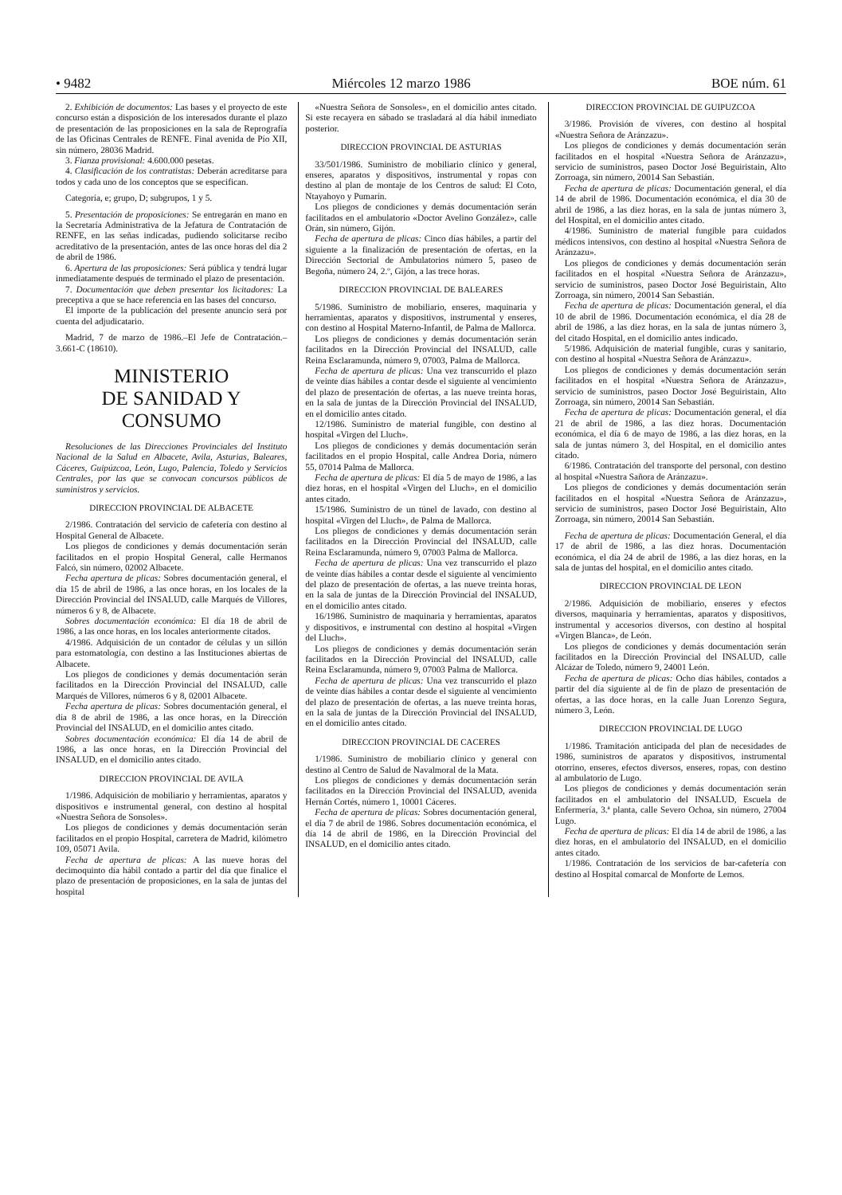• 9482 Miércoles 12 marzo 1986 BOE núm. 61
2. Exhibición de documentos: Las bases y el proyecto de este concurso están a disposición de los interesados durante el plazo de presentación de las proposiciones en la sala de Reprografía de las Oficinas Centrales de RENFE. Final avenida de Pío XII, sin número, 28036 Madrid.
3. Fianza provisional: 4.600.000 pesetas.
4. Clasificación de los contratistas: Deberán acreditarse para todos y cada uno de los conceptos que se especifican.
Categoría, e; grupo, D; subgrupos, 1 y 5.
5. Presentación de proposiciones: Se entregarán en mano en la Secretaría Administrativa de la Jefatura de Contratación de RENFE, en las señas indicadas, pudiendo solicitarse recibo acreditativo de la presentación, antes de las once horas del día 2 de abril de 1986.
6. Apertura de las proposiciones: Será pública y tendrá lugar inmediatamente después de terminado el plazo de presentación.
7. Documentación que deben presentar los licitadores: La preceptiva a que se hace referencia en las bases del concurso.
El importe de la publicación del presente anuncio será por cuenta del adjudicatario.
Madrid, 7 de marzo de 1986.–El Jefe de Contratación.–3.661-C (18610).
MINISTERIO
DE SANIDAD Y CONSUMO
Resoluciones de las Direcciones Provinciales del Instituto Nacional de la Salud en Albacete, Avila, Asturias, Baleares, Cáceres, Guipúzcoa, León, Lugo, Palencia, Toledo y Servicios Centrales, por las que se convocan concursos públicos de suministros y servicios.
DIRECCION PROVINCIAL DE ALBACETE
2/1986. Contratación del servicio de cafetería con destino al Hospital General de Albacete.
Los pliegos de condiciones y demás documentación serán facilitados en el propio Hospital General, calle Hermanos Falcó, sin número, 02002 Albacete.
Fecha apertura de plicas: Sobres documentación general, el día 15 de abril de 1986, a las once horas, en los locales de la Dirección Provincial del INSALUD, calle Marqués de Villores, números 6 y 8, de Albacete.
Sobres documentación económica: El día 18 de abril de 1986, a las once horas, en los locales anteriormente citados.
4/1986. Adquisición de un contador de células y un sillón para estomatología, con destino a las Instituciones abiertas de Albacete.
Los pliegos de condiciones y demás documentación serán facilitados en la Dirección Provincial del INSALUD, calle Marqués de Villores, números 6 y 8, 02001 Albacete.
Fecha apertura de plicas: Sobres documentación general, el día 8 de abril de 1986, a las once horas, en la Dirección Provincial del INSALUD, en el domicilio antes citado.
Sobres documentación económica: El día 14 de abril de 1986, a las once horas, en la Dirección Provincial del INSALUD, en el domicilio antes citado.
DIRECCION PROVINCIAL DE AVILA
1/1986. Adquisición de mobiliario y herramientas, aparatos y dispositivos e instrumental general, con destino al hospital «Nuestra Señora de Sonsoles».
Los pliegos de condiciones y demás documentación serán facilitados en el propio Hospital, carretera de Madrid, kilómetro 109, 05071 Avila.
Fecha de apertura de plicas: A las nueve horas del decimoquinto día hábil contado a partir del día que finalice el plazo de presentación de proposiciones, en la sala de juntas del hospital
«Nuestra Señora de Sonsoles», en el domicilio antes citado. Si este recayera en sábado se trasladará al día hábil inmediato posterior.
DIRECCION PROVINCIAL DE ASTURIAS
33/501/1986. Suministro de mobiliario clínico y general, enseres, aparatos y dispositivos, instrumental y ropas con destino al plan de montaje de los Centros de salud: El Coto, Ntayahoyo y Pumarín.
Los pliegos de condiciones y demás documentación serán facilitados en el ambulatorio «Doctor Avelino González», calle Orán, sin número, Gijón.
Fecha de apertura de plicas: Cinco días hábiles, a partir del siguiente a la finalización de presentación de ofertas, en la Dirección Sectorial de Ambulatorios número 5, paseo de Begoña, número 24, 2.º, Gijón, a las trece horas.
DIRECCION PROVINCIAL DE BALEARES
5/1986. Suministro de mobiliario, enseres, maquinaria y herramientas, aparatos y dispositivos, instrumental y enseres, con destino al Hospital Materno-Infantil, de Palma de Mallorca.
Los pliegos de condiciones y demás documentación serán facilitados en la Dirección Provincial del INSALUD, calle Reina Esclaramunda, número 9, 07003, Palma de Mallorca.
Fecha de apertura de plicas: Una vez transcurrido el plazo de veinte días hábiles a contar desde el siguiente al vencimiento del plazo de presentación de ofertas, a las nueve treinta horas, en la sala de juntas de la Dirección Provincial del INSALUD, en el domicilio antes citado.
12/1986. Suministro de material fungible, con destino al hospital «Virgen del Lluch».
Los pliegos de condiciones y demás documentación serán facilitados en el propio Hospital, calle Andrea Doria, número 55, 07014 Palma de Mallorca.
Fecha de apertura de plicas: El día 5 de mayo de 1986, a las diez horas, en el hospital «Virgen del Lluch», en el domicilio antes citado.
15/1986. Suministro de un túnel de lavado, con destino al hospital «Virgen del Lluch», de Palma de Mallorca.
Los pliegos de condiciones y demás documentación serán facilitados en la Dirección Provincial del INSALUD, calle Reina Esclaramunda, número 9, 07003 Palma de Mallorca.
Fecha de apertura de plicas: Una vez transcurrido el plazo de veinte días hábiles a contar desde el siguiente al vencimiento del plazo de presentación de ofertas, a las nueve treinta horas, en la sala de juntas de la Dirección Provincial del INSALUD, en el domicilio antes citado.
16/1986. Suministro de maquinaria y herramientas, aparatos y dispositivos, e instrumental con destino al hospital «Virgen del Lluch».
Los pliegos de condiciones y demás documentación serán facilitados en la Dirección Provincial del INSALUD, calle Reina Esclaramunda, número 9, 07003 Palma de Mallorca.
Fecha de apertura de plicas: Una vez transcurrido el plazo de veinte días hábiles a contar desde el siguiente al vencimiento del plazo de presentación de ofertas, a las nueve treinta horas, en la sala de juntas de la Dirección Provincial del INSALUD, en el domicilio antes citado.
DIRECCION PROVINCIAL DE CACERES
1/1986. Suministro de mobiliario clínico y general con destino al Centro de Salud de Navalmoral de la Mata.
Los pliegos de condiciones y demás documentación serán facilitados en la Dirección Provincial del INSALUD, avenida Hernán Cortés, número 1, 10001 Cáceres.
Fecha de apertura de plicas: Sobres documentación general, el día 7 de abril de 1986. Sobres documentación económica, el día 14 de abril de 1986, en la Dirección Provincial del INSALUD, en el domicilio antes citado.
DIRECCION PROVINCIAL DE GUIPUZCOA
3/1986. Provisión de víveres, con destino al hospital «Nuestra Señora de Aránzazu».
Los pliegos de condiciones y demás documentación serán facilitados en el hospital «Nuestra Señora de Aránzazu», servicio de suministros, paseo Doctor José Beguiristain, Alto Zorroaga, sin número, 20014 San Sebastián.
Fecha de apertura de plicas: Documentación general, el día 14 de abril de 1986. Documentación económica, el día 30 de abril de 1986, a las diez horas, en la sala de juntas número 3, del Hospital, en el domicilio antes citado.
4/1986. Suministro de material fungible para cuidados médicos intensivos, con destino al hospital «Nuestra Señora de Aránzazu».
Los pliegos de condiciones y demás documentación serán facilitados en el hospital «Nuestra Señora de Aránzazu», servicio de suministros, paseo Doctor José Beguiristain, Alto Zorroaga, sin número, 20014 San Sebastián.
Fecha de apertura de plicas: Documentación general, el día 10 de abril de 1986. Documentación económica, el día 28 de abril de 1986, a las diez horas, en la sala de juntas número 3, del citado Hospital, en el domicilio antes indicado.
5/1986. Adquisición de material fungible, curas y sanitario, con destino al hospital «Nuestra Señora de Aránzazu».
Los pliegos de condiciones y demás documentación serán facilitados en el hospital «Nuestra Señora de Aránzazu», servicio de suministros, paseo Doctor José Beguiristain, Alto Zorroaga, sin número, 20014 San Sebastián.
Fecha de apertura de plicas: Documentación general, el día 21 de abril de 1986, a las diez horas. Documentación económica, el día 6 de mayo de 1986, a las diez horas, en la sala de juntas número 3, del Hospital, en el domicilio antes citado.
6/1986. Contratación del transporte del personal, con destino al hospital «Nuestra Sañora de Aránzazu».
Los pliegos de condiciones y demás documentación serán facilitados en el hospital «Nuestra Señora de Aránzazu», servicio de suministros, paseo Doctor José Beguiristain, Alto Zorroaga, sin número, 20014 San Sebastián.
Fecha de apertura de plicas: Documentación General, el día 17 de abril de 1986, a las diez horas. Documentación económica, el día 24 de abril de 1986, a las diez horas, en la sala de juntas del hospital, en el domicilio antes citado.
DIRECCION PROVINCIAL DE LEON
2/1986. Adquisición de mobiliario, enseres y efectos diversos, maquinaria y herramientas, aparatos y dispositivos, instrumental y accesorios diversos, con destino al hospital «Virgen Blanca», de León.
Los pliegos de condiciones y demás documentación serán facilitados en la Dirección Provincial del INSALUD, calle Alcázar de Toledo, número 9, 24001 León.
Fecha de apertura de plicas: Ocho días hábiles, contados a partir del día siguiente al de fin de plazo de presentación de ofertas, a las doce horas, en la calle Juan Lorenzo Segura, número 3, León.
DIRECCION PROVINCIAL DE LUGO
1/1986. Tramitación anticipada del plan de necesidades de 1986, suministros de aparatos y dispositivos, instrumental otorrino, enseres, efectos diversos, enseres, ropas, con destino al ambulatorio de Lugo.
Los pliegos de condiciones y demás documentación serán facilitados en el ambulatorio del INSALUD, Escuela de Enfermería, 3.ª planta, calle Severo Ochoa, sin número, 27004 Lugo.
Fecha de apertura de plicas: El día 14 de abril de 1986, a las diez horas, en el ambulatorio del INSALUD, en el domicilio antes citado.
1/1986. Contratación de los servicios de bar-cafetería con destino al Hospital comarcal de Monforte de Lemos.